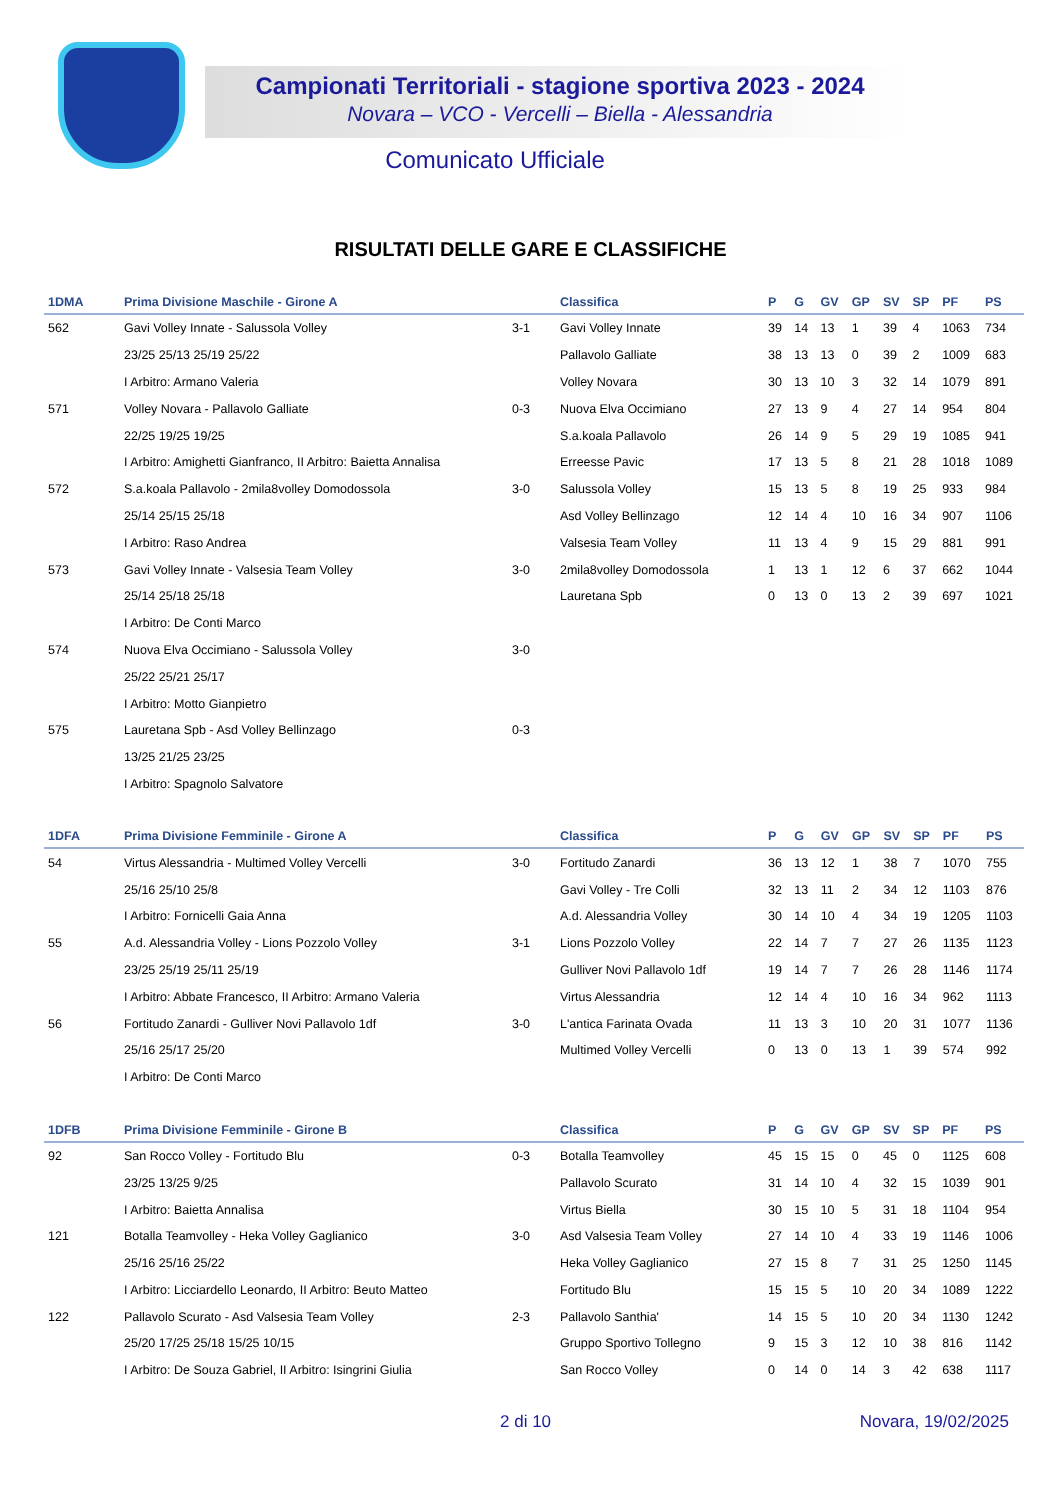Campionati Territoriali - stagione sportiva 2023 - 2024
Novara – VCO - Vercelli – Biella - Alessandria
Comunicato Ufficiale
RISULTATI DELLE GARE E CLASSIFICHE
| 1DMA | Prima Divisione Maschile - Girone A | | Classifica | P | G | GV | GP | SV | SP | PF | PS |
| --- | --- | --- | --- | --- | --- | --- | --- | --- | --- | --- | --- |
| 562 | Gavi Volley Innate - Salussola Volley | 3-1 | Gavi Volley Innate | 39 | 14 | 13 | 1 | 39 | 4 | 1063 | 734 |
| | 23/25 25/13 25/19 25/22 | | Pallavolo Galliate | 38 | 13 | 13 | 0 | 39 | 2 | 1009 | 683 |
| | I Arbitro: Armano Valeria | | Volley Novara | 30 | 13 | 10 | 3 | 32 | 14 | 1079 | 891 |
| 571 | Volley Novara - Pallavolo Galliate | 0-3 | Nuova Elva Occimiano | 27 | 13 | 9 | 4 | 27 | 14 | 954 | 804 |
| | 22/25 19/25 19/25 | | S.a.koala Pallavolo | 26 | 14 | 9 | 5 | 29 | 19 | 1085 | 941 |
| | I Arbitro: Amighetti Gianfranco, II Arbitro: Baietta Annalisa | | Erreesse Pavic | 17 | 13 | 5 | 8 | 21 | 28 | 1018 | 1089 |
| 572 | S.a.koala Pallavolo - 2mila8volley Domodossola | 3-0 | Salussola Volley | 15 | 13 | 5 | 8 | 19 | 25 | 933 | 984 |
| | 25/14 25/15 25/18 | | Asd Volley Bellinzago | 12 | 14 | 4 | 10 | 16 | 34 | 907 | 1106 |
| | I Arbitro: Raso Andrea | | Valsesia Team Volley | 11 | 13 | 4 | 9 | 15 | 29 | 881 | 991 |
| 573 | Gavi Volley Innate - Valsesia Team Volley | 3-0 | 2mila8volley Domodossola | 1 | 13 | 1 | 12 | 6 | 37 | 662 | 1044 |
| | 25/14 25/18 25/18 | | Lauretana Spb | 0 | 13 | 0 | 13 | 2 | 39 | 697 | 1021 |
| | I Arbitro: De Conti Marco | | | | | | | | | | |
| 574 | Nuova Elva Occimiano - Salussola Volley | 3-0 | | | | | | | | | |
| | 25/22 25/21 25/17 | | | | | | | | | | |
| | I Arbitro: Motto Gianpietro | | | | | | | | | | |
| 575 | Lauretana Spb - Asd Volley Bellinzago | 0-3 | | | | | | | | | |
| | 13/25 21/25 23/25 | | | | | | | | | | |
| | I Arbitro: Spagnolo Salvatore | | | | | | | | | | |
| 1DFA | Prima Divisione Femminile - Girone A | | Classifica | P | G | GV | GP | SV | SP | PF | PS |
| --- | --- | --- | --- | --- | --- | --- | --- | --- | --- | --- | --- |
| 54 | Virtus Alessandria - Multimed Volley Vercelli | 3-0 | Fortitudo Zanardi | 36 | 13 | 12 | 1 | 38 | 7 | 1070 | 755 |
| | 25/16 25/10 25/8 | | Gavi Volley - Tre Colli | 32 | 13 | 11 | 2 | 34 | 12 | 1103 | 876 |
| | I Arbitro: Fornicelli Gaia Anna | | A.d. Alessandria Volley | 30 | 14 | 10 | 4 | 34 | 19 | 1205 | 1103 |
| 55 | A.d. Alessandria Volley - Lions Pozzolo Volley | 3-1 | Lions Pozzolo Volley | 22 | 14 | 7 | 7 | 27 | 26 | 1135 | 1123 |
| | 23/25 25/19 25/11 25/19 | | Gulliver Novi Pallavolo 1df | 19 | 14 | 7 | 7 | 26 | 28 | 1146 | 1174 |
| | I Arbitro: Abbate Francesco, II Arbitro: Armano Valeria | | Virtus Alessandria | 12 | 14 | 4 | 10 | 16 | 34 | 962 | 1113 |
| 56 | Fortitudo Zanardi - Gulliver Novi Pallavolo 1df | 3-0 | L'antica Farinata Ovada | 11 | 13 | 3 | 10 | 20 | 31 | 1077 | 1136 |
| | 25/16 25/17 25/20 | | Multimed Volley Vercelli | 0 | 13 | 0 | 13 | 1 | 39 | 574 | 992 |
| | I Arbitro: De Conti Marco | | | | | | | | | | |
| 1DFB | Prima Divisione Femminile - Girone B | | Classifica | P | G | GV | GP | SV | SP | PF | PS |
| --- | --- | --- | --- | --- | --- | --- | --- | --- | --- | --- | --- |
| 92 | San Rocco Volley - Fortitudo Blu | 0-3 | Botalla Teamvolley | 45 | 15 | 15 | 0 | 45 | 0 | 1125 | 608 |
| | 23/25 13/25 9/25 | | Pallavolo Scurato | 31 | 14 | 10 | 4 | 32 | 15 | 1039 | 901 |
| | I Arbitro: Baietta Annalisa | | Virtus Biella | 30 | 15 | 10 | 5 | 31 | 18 | 1104 | 954 |
| 121 | Botalla Teamvolley - Heka Volley Gaglianico | 3-0 | Asd Valsesia Team Volley | 27 | 14 | 10 | 4 | 33 | 19 | 1146 | 1006 |
| | 25/16 25/16 25/22 | | Heka Volley Gaglianico | 27 | 15 | 8 | 7 | 31 | 25 | 1250 | 1145 |
| | I Arbitro: Licciardello Leonardo, II Arbitro: Beuto Matteo | | Fortitudo Blu | 15 | 15 | 5 | 10 | 20 | 34 | 1089 | 1222 |
| 122 | Pallavolo Scurato - Asd Valsesia Team Volley | 2-3 | Pallavolo Santhia' | 14 | 15 | 5 | 10 | 20 | 34 | 1130 | 1242 |
| | 25/20 17/25 25/18 15/25 10/15 | | Gruppo Sportivo Tollegno | 9 | 15 | 3 | 12 | 10 | 38 | 816 | 1142 |
| | I Arbitro: De Souza Gabriel, II Arbitro: Isingrini Giulia | | San Rocco Volley | 0 | 14 | 0 | 14 | 3 | 42 | 638 | 1117 |
2 di 10 Novara, 19/02/2025